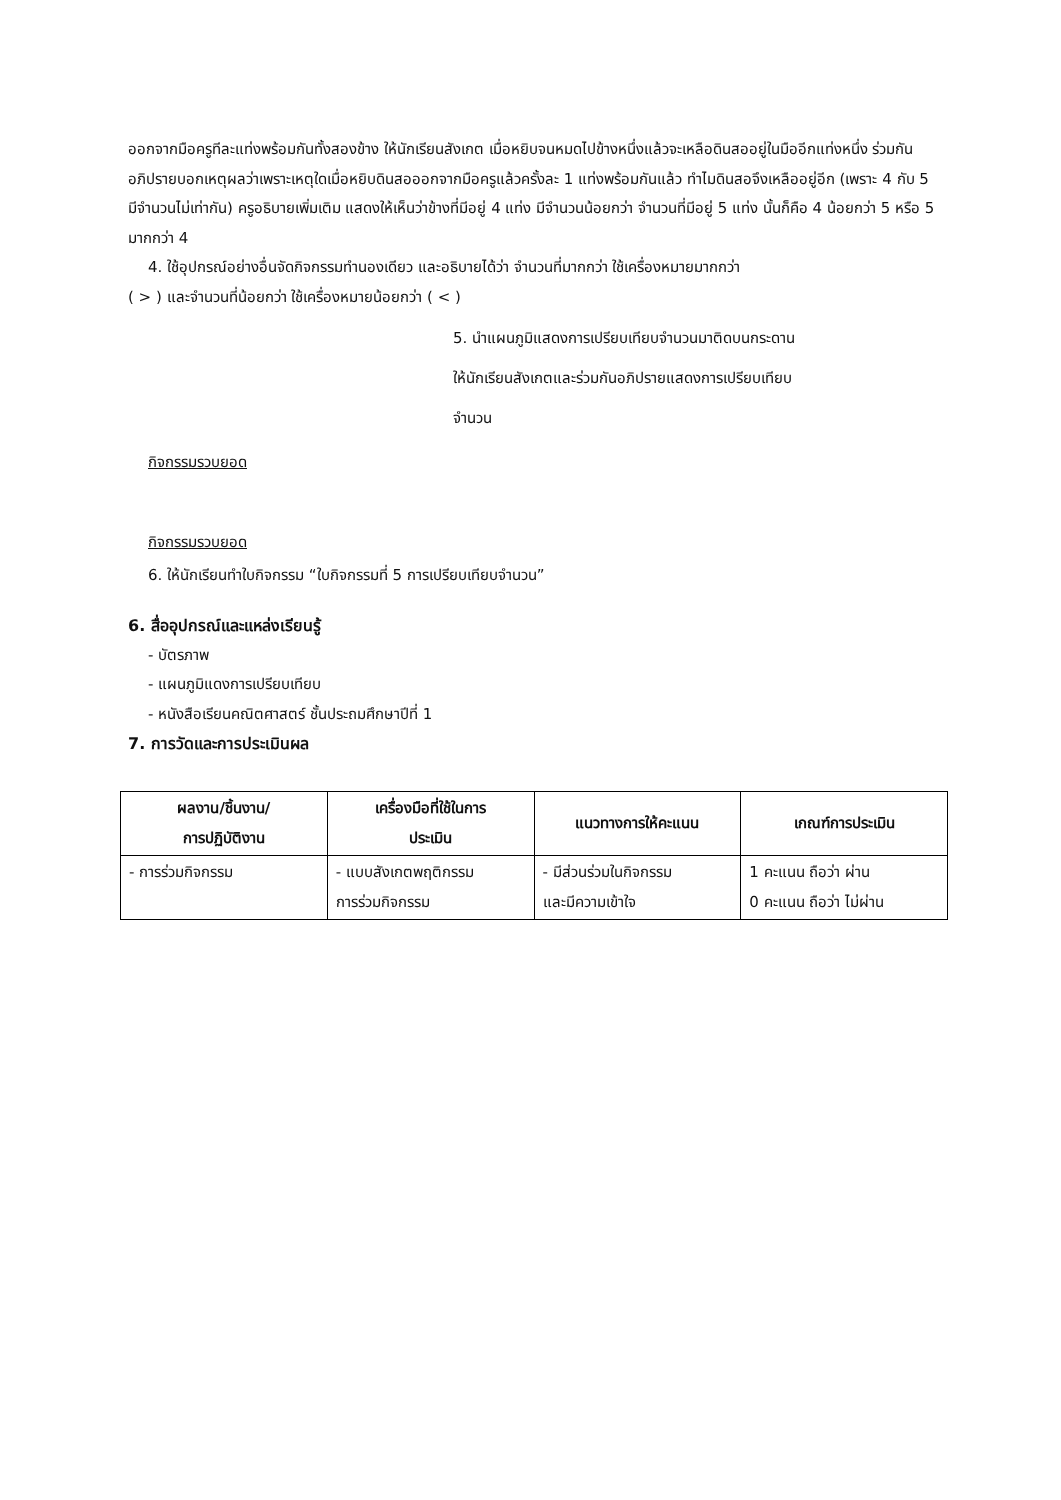ออกจากมือครูทีละแท่งพร้อมกันทั้งสองข้าง ให้นักเรียนสังเกต เมื่อหยิบจนหมดไปข้างหนึ่งแล้วจะเหลือดินสออยู่ในมืออีกแท่งหนึ่ง ร่วมกันอภิปรายบอกเหตุผลว่าเพราะเหตุใดเมื่อหยิบดินสอออกจากมือครูแล้วครั้งละ 1 แท่งพร้อมกันแล้ว ทำไมดินสอจึงเหลืออยู่อีก (เพราะ 4 กับ 5 มีจำนวนไม่เท่ากัน) ครูอธิบายเพิ่มเติม แสดงให้เห็นว่าข้างที่มีอยู่ 4 แท่ง มีจำนวนน้อยกว่า จำนวนที่มีอยู่ 5 แท่ง นั้นก็คือ 4 น้อยกว่า 5 หรือ 5 มากกว่า 4
4. ใช้อุปกรณ์อย่างอื่นจัดกิจกรรมทำนองเดียว และอธิบายได้ว่า จำนวนที่มากกว่า ใช้เครื่องหมายมากกว่า
( > ) และจำนวนที่น้อยกว่า ใช้เครื่องหมายน้อยกว่า ( < )
5. นำแผนภูมิแสดงการเปรียบเทียบจำนวนมาติดบนกระดาน
ให้นักเรียนสังเกตและร่วมกันอภิปรายแสดงการเปรียบเทียบ
จำนวน
กิจกรรมรวบยอด
กิจกรรมรวบยอด
6. ให้นักเรียนทำใบกิจกรรม “ใบกิจกรรมที่ 5 การเปรียบเทียบจำนวน”
6. สื่ออุปกรณ์และแหล่งเรียนรู้
- บัตรภาพ
- แผนภูมิแดงการเปรียบเทียบ
- หนังสือเรียนคณิตศาสตร์ ชั้นประถมศึกษาปีที่ 1
7. การวัดและการประเมินผล
| ผลงาน/ชิ้นงาน/ การปฏิบัติงาน | เครื่องมือที่ใช้ในการ ประเมิน | แนวทางการให้คะแนน | เกณฑ์การประเมิน |
| --- | --- | --- | --- |
| - การร่วมกิจกรรม | - แบบสังเกตพฤติกรรม การร่วมกิจกรรม | - มีส่วนร่วมในกิจกรรม และมีความเข้าใจ | 1 คะแนน ถือว่า ผ่าน 0 คะแนน ถือว่า ไม่ผ่าน |